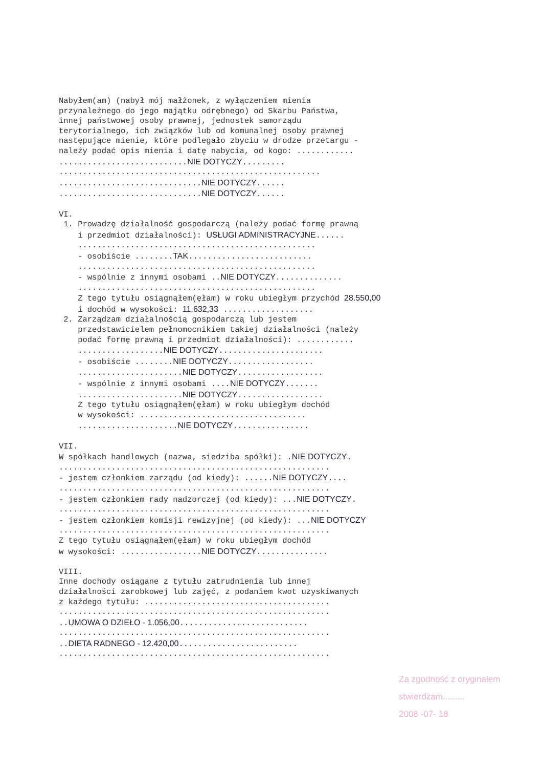Nabyłem(am) (nabył mój małżonek, z wyłączeniem mienia przynależnego do jego majątku odrębnego) od Skarbu Państwa, innej państwowej osoby prawnej, jednostek samorządu terytorialnego, ich związków lub od komunalnej osoby prawnej następujące mienie, które podlegało zbyciu w drodze przetargu - należy podać opis mienia i datę nabycia, od kogo: ............ ...........................NIE DOTYCZY......... ....................................................... ..............................NIE DOTYCZY...... ..............................NIE DOTYCZY...... VI. 1. Prowadzę działalność gospodarczą (należy podać formę prawną i przedmiot działalności): USŁUGI ADMINISTRACYJNE...... .................................................. - osobiście ........TAK.......................... .................................................. - wspólnie z innymi osobami ..NIE DOTYCZY.............. .................................................. Z tego tytułu osiągnąłem(ęłam) w roku ubiegłym przychód 28.550,00 i dochód w wysokości: 11.632,33 ................... 2. Zarządzam działalnością gospodarczą lub jestem przedstawicielem pełnomocnikiem takiej działalności (należy podać formę prawną i przedmiot działalności): ............ ..................NIE DOTYCZY...................... - osobiście ........NIE DOTYCZY.................. ......................NIE DOTYCZY.................. - wspólnie z innymi osobami ....NIE DOTYCZY....... ......................NIE DOTYCZY.................. Z tego tytułu osiągnąłem(ęłam) w roku ubiegłym dochód w wysokości: ................................... .....................NIE DOTYCZY................ VII. W spółkach handlowych (nazwa, siedziba spółki): .NIE DOTYCZY. ......................................................... - jestem członkiem zarządu (od kiedy): ......NIE DOTYCZY.... ......................................................... - jestem członkiem rady nadzorczej (od kiedy): ...NIE DOTYCZY. ......................................................... - jestem członkiem komisji rewizyjnej (od kiedy): ...NIE DOTYCZY ......................................................... Z tego tytułu osiągnąłem(ęłam) w roku ubiegłym dochód w wysokości: .................NIE DOTYCZY............... VIII. Inne dochody osiągane z tytułu zatrudnienia lub innej działalności zarobkowej lub zajęć, z podaniem kwot uzyskiwanych z każdego tytułu: ....................................... ......................................................... ..UMOWA O DZIEŁO - 1.056,00........................... ......................................................... ..DIETA RADNEGO - 12.420,00......................... .........................................................
Za zgodność z oryginałem
stwierdzam.........
2008 -07- 18